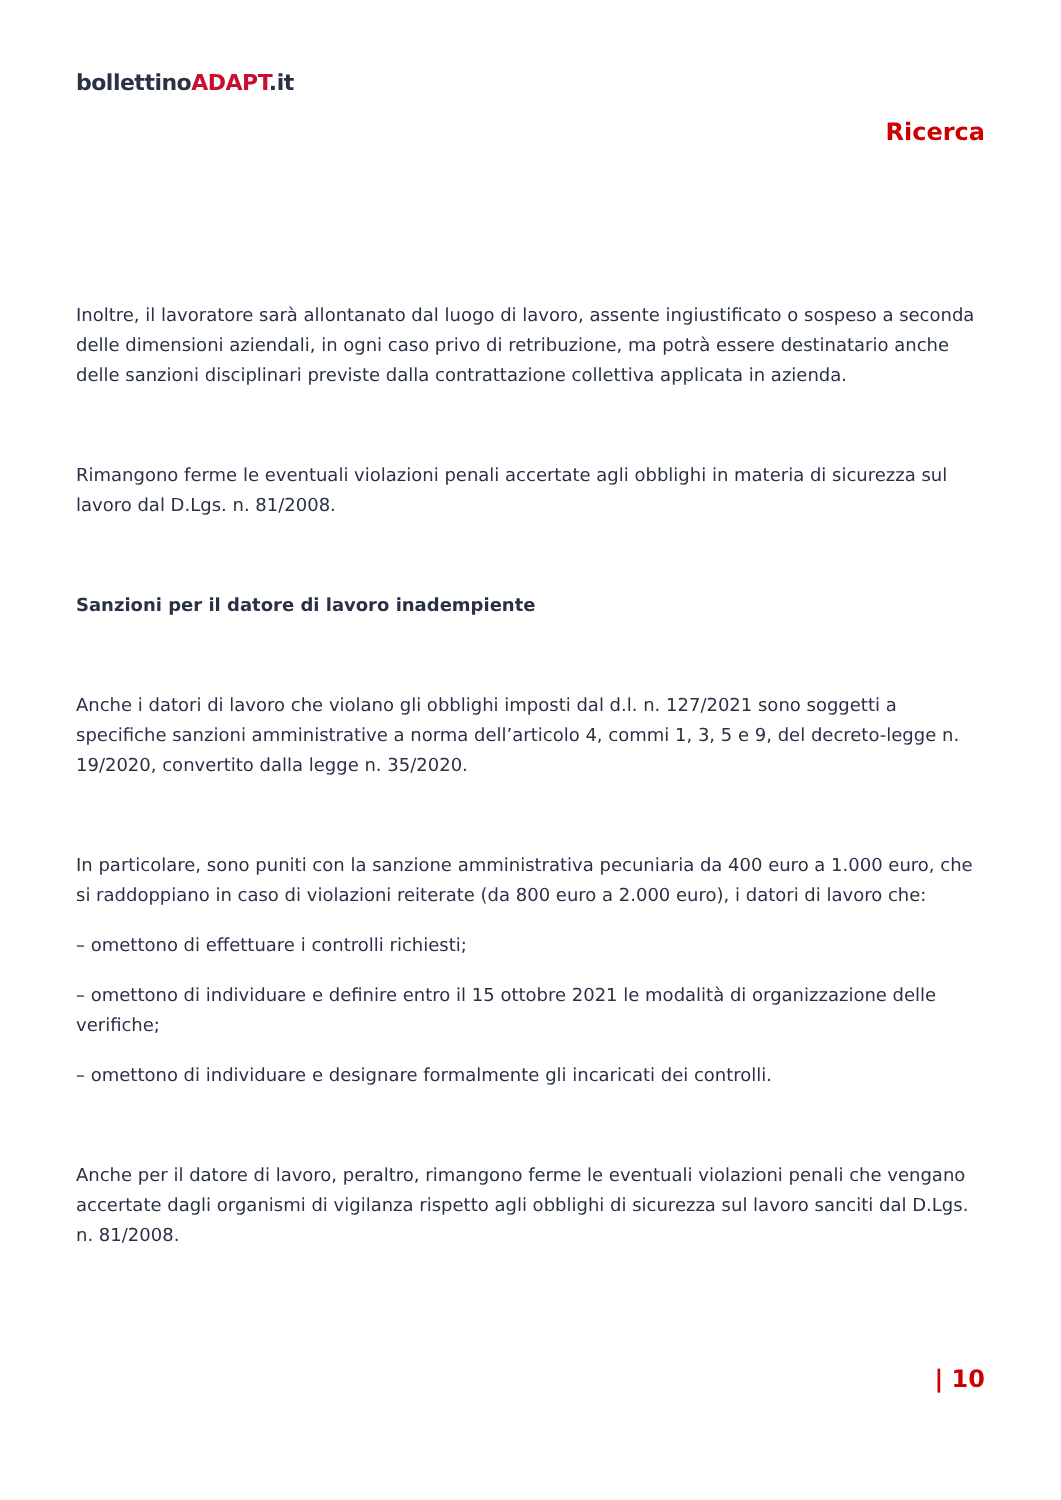bollettinoADAPT.it
Ricerca
Inoltre, il lavoratore sarà allontanato dal luogo di lavoro, assente ingiustificato o sospeso a seconda delle dimensioni aziendali, in ogni caso privo di retribuzione, ma potrà essere destinatario anche delle sanzioni disciplinari previste dalla contrattazione collettiva applicata in azienda.
Rimangono ferme le eventuali violazioni penali accertate agli obblighi in materia di sicurezza sul lavoro dal D.Lgs. n. 81/2008.
Sanzioni per il datore di lavoro inadempiente
Anche i datori di lavoro che violano gli obblighi imposti dal d.l. n. 127/2021 sono soggetti a specifiche sanzioni amministrative a norma dell’articolo 4, commi 1, 3, 5 e 9, del decreto-legge n. 19/2020, convertito dalla legge n. 35/2020.
In particolare, sono puniti con la sanzione amministrativa pecuniaria da 400 euro a 1.000 euro, che si raddoppiano in caso di violazioni reiterate (da 800 euro a 2.000 euro), i datori di lavoro che:
– omettono di effettuare i controlli richiesti;
– omettono di individuare e definire entro il 15 ottobre 2021 le modalità di organizzazione delle verifiche;
– omettono di individuare e designare formalmente gli incaricati dei controlli.
Anche per il datore di lavoro, peraltro, rimangono ferme le eventuali violazioni penali che vengano accertate dagli organismi di vigilanza rispetto agli obblighi di sicurezza sul lavoro sanciti dal D.Lgs. n. 81/2008.
| 10